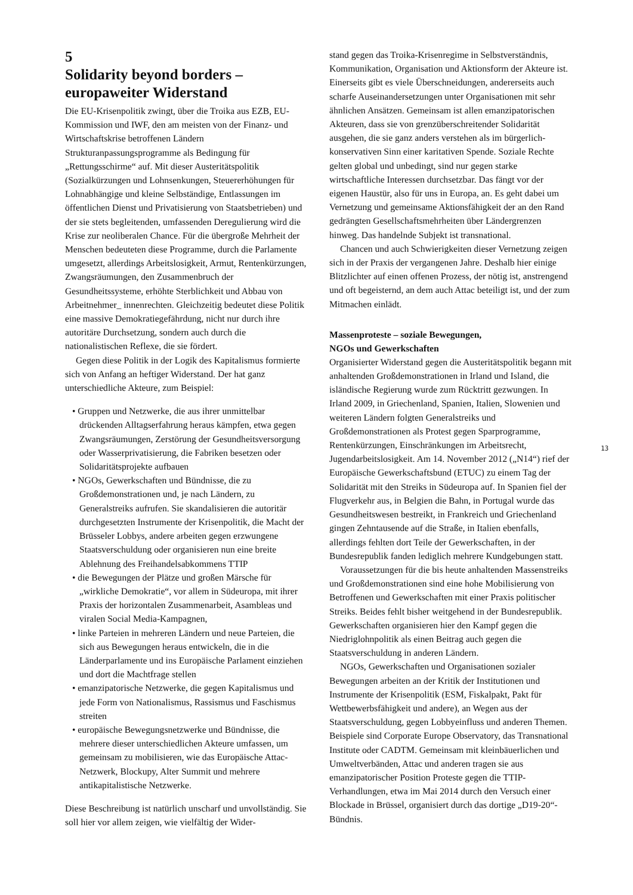5
Solidarity beyond borders –
europaweiter Widerstand
Die EU-Krisenpolitik zwingt, über die Troika aus EZB, EU-Kommission und IWF, den am meisten von der Finanz- und Wirtschaftskrise betroffenen Ländern Strukturanpassungsprogramme als Bedingung für „Rettungsschirme“ auf. Mit dieser Austeritätspolitik (Sozialkürzungen und Lohnsenkungen, Steuererhöhungen für Lohnabhängige und kleine Selbständige, Entlassungen im öffentlichen Dienst und Privatisierung von Staatsbetrieben) und der sie stets begleitenden, umfassenden Deregulierung wird die Krise zur neoliberalen Chance. Für die übergroße Mehrheit der Menschen bedeuteten diese Programme, durch die Parlamente umgesetzt, allerdings Arbeitslosigkeit, Armut, Rentenkürzungen, Zwangsräumungen, den Zusammenbruch der Gesundheitssysteme, erhöhte Sterblichkeit und Abbau von Arbeitnehmer_ innenrechten. Gleichzeitig bedeutet diese Politik eine massive Demokratiegefährdung, nicht nur durch ihre autoritäre Durchsetzung, sondern auch durch die nationalistischen Reflexe, die sie fördert.
Gegen diese Politik in der Logik des Kapitalismus formierte sich von Anfang an heftiger Widerstand. Der hat ganz unterschiedliche Akteure, zum Beispiel:
• Gruppen und Netzwerke, die aus ihrer unmittelbar drückenden Alltagserfahrung heraus kämpfen, etwa gegen Zwangsräumungen, Zerstörung der Gesundheitsversorgung oder Wasserprivatisierung, die Fabriken besetzen oder Solidaritätsprojekte aufbauen
• NGOs, Gewerkschaften und Bündnisse, die zu Großdemonstrationen und, je nach Ländern, zu Generalstreiks aufrufen. Sie skandalisieren die autoritär durchgesetzten Instrumente der Krisenpolitik, die Macht der Brüsseler Lobbys, andere arbeiten gegen erzwungene Staatsverschuldung oder organisieren nun eine breite Ablehnung des Freihandelsabkommens TTIP
• die Bewegungen der Plätze und großen Märsche für „wirkliche Demokratie“, vor allem in Südeuropa, mit ihrer Praxis der horizontalen Zusammenarbeit, Asambleas und viralen Social Media-Kampagnen,
• linke Parteien in mehreren Ländern und neue Parteien, die sich aus Bewegungen heraus entwickeln, die in die Länderparlamente und ins Europäische Parlament einziehen und dort die Machtfrage stellen
• emanzipatorische Netzwerke, die gegen Kapitalismus und jede Form von Nationalismus, Rassismus und Faschismus streiten
• europäische Bewegungsnetzwerke und Bündnisse, die mehrere dieser unterschiedlichen Akteure umfassen, um gemeinsam zu mobilisieren, wie das Europäische Attac-Netzwerk, Blockupy, Alter Summit und mehrere antikapitalistische Netzwerke.
Diese Beschreibung ist natürlich unscharf und unvollständig. Sie soll hier vor allem zeigen, wie vielfältig der Wider-
stand gegen das Troika-Krisenregime in Selbstverständnis, Kommunikation, Organisation und Aktionsform der Akteure ist. Einerseits gibt es viele Überschneidungen, andererseits auch scharfe Auseinandersetzungen unter Organisationen mit sehr ähnlichen Ansätzen. Gemeinsam ist allen emanzipatorischen Akteuren, dass sie von grenzüberschreitender Solidarität ausgehen, die sie ganz anders verstehen als im bürgerlich-konservativen Sinn einer karitativen Spende. Soziale Rechte gelten global und unbedingt, sind nur gegen starke wirtschaftliche Interessen durchsetzbar. Das fängt vor der eigenen Haustür, also für uns in Europa, an. Es geht dabei um Vernetzung und gemeinsame Aktionsfähigkeit der an den Rand gedrängten Gesellschaftsmehrheiten über Ländergrenzen hinweg. Das handelnde Subjekt ist transnational.
Chancen und auch Schwierigkeiten dieser Vernetzung zeigen sich in der Praxis der vergangenen Jahre. Deshalb hier einige Blitzlichter auf einen offenen Prozess, der nötig ist, anstrengend und oft begeisternd, an dem auch Attac beteiligt ist, und der zum Mitmachen einlädt.
Massenproteste – soziale Bewegungen,
NGOs und Gewerkschaften
Organisierter Widerstand gegen die Austeritätspolitik begann mit anhaltenden Großdemonstrationen in Irland und Island, die isländische Regierung wurde zum Rücktritt gezwungen. In Irland 2009, in Griechenland, Spanien, Italien, Slowenien und weiteren Ländern folgten Generalstreiks und Großdemonstrationen als Protest gegen Sparprogramme, Rentenkürzungen, Einschränkungen im Arbeitsrecht, Jugendarbeitslosigkeit. Am 14. November 2012 („N14“) rief der Europäische Gewerkschaftsbund (ETUC) zu einem Tag der Solidarität mit den Streiks in Südeuropa auf. In Spanien fiel der Flugverkehr aus, in Belgien die Bahn, in Portugal wurde das Gesundheitswesen bestreikt, in Frankreich und Griechenland gingen Zehntausende auf die Straße, in Italien ebenfalls, allerdings fehlten dort Teile der Gewerkschaften, in der Bundesrepublik fanden lediglich mehrere Kundgebungen statt.
Voraussetzungen für die bis heute anhaltenden Massenstreiks und Großdemonstrationen sind eine hohe Mobilisierung von Betroffenen und Gewerkschaften mit einer Praxis politischer Streiks. Beides fehlt bisher weitgehend in der Bundesrepublik. Gewerkschaften organisieren hier den Kampf gegen die Niedriglohnpolitik als einen Beitrag auch gegen die Staatsverschuldung in anderen Ländern.
NGOs, Gewerkschaften und Organisationen sozialer Bewegungen arbeiten an der Kritik der Institutionen und Instrumente der Krisenpolitik (ESM, Fiskalpakt, Pakt für Wettbewerbsfähigkeit und andere), an Wegen aus der Staatsverschuldung, gegen Lobbyeinfluss und anderen Themen. Beispiele sind Corporate Europe Observatory, das Transnational Institute oder CADTM. Gemeinsam mit kleinbäuerlichen und Umweltverbänden, Attac und anderen tragen sie aus emanzipatorischer Position Proteste gegen die TTIP-Verhandlungen, etwa im Mai 2014 durch den Versuch einer Blockade in Brüssel, organisiert durch das dortige „D19-20“-Bündnis.
13